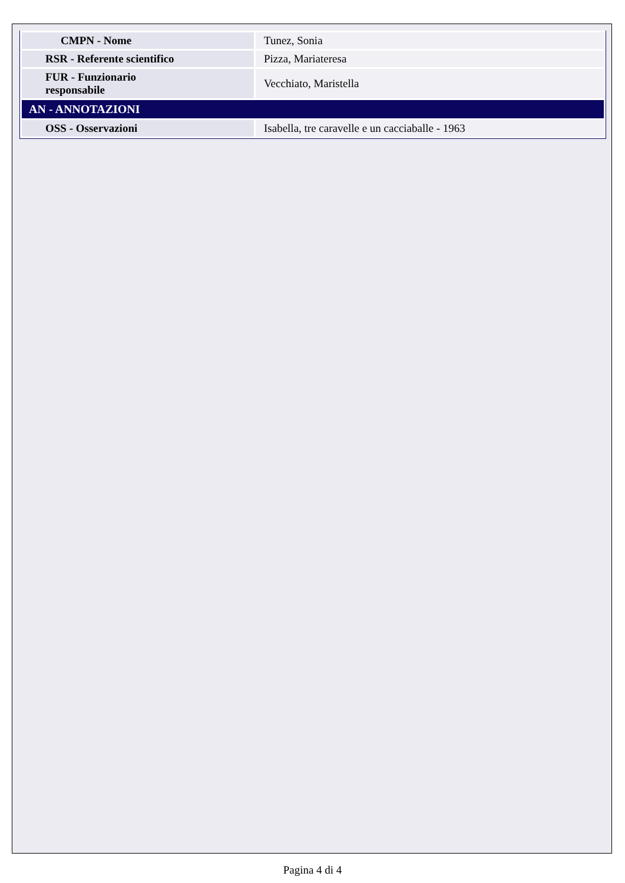| CMPN - Nome | Tunez, Sonia |
| RSR - Referente scientifico | Pizza, Mariateresa |
| FUR - Funzionario responsabile | Vecchiato, Maristella |
| AN - ANNOTAZIONI | |
| OSS - Osservazioni | Isabella, tre caravelle e un cacciaballe - 1963 |
Pagina 4 di 4